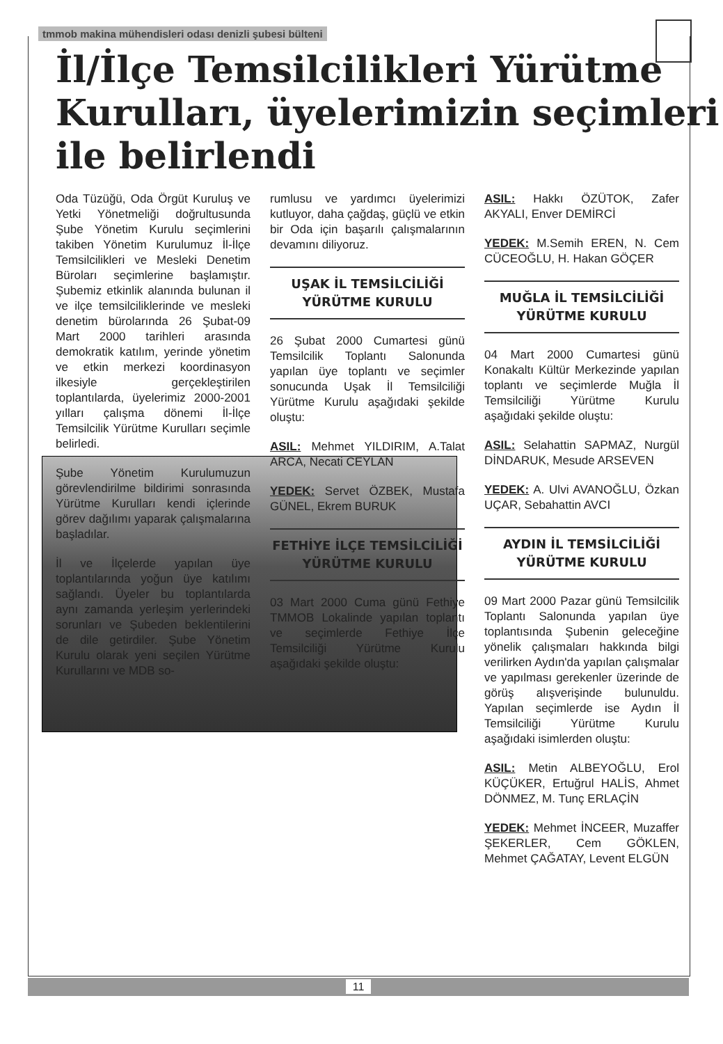tmmob makina mühendisleri odası denizli şubesi bülteni
İl/İlçe Temsilcilikleri Yürütme Kurulları, üyelerimizin seçimleri ile belirlendi
Oda Tüzüğü, Oda Örgüt Kuruluş ve Yetki Yönetmeliği doğrultusunda Şube Yönetim Kurulu seçimlerini takiben Yönetim Kurulumuz İl-İlçe Temsilcilikleri ve Mesleki Denetim Büroları seçimlerine başlamıştır. Şubemiz etkinlik alanında bulunan il ve ilçe temsilciliklerinde ve mesleki denetim bürolarında 26 Şubat-09 Mart 2000 tarihleri arasında demokratik katılım, yerinde yönetim ve etkin merkezi koordinasyon ilkesiyle gerçekleştirilen toplantılarda, üyelerimiz 2000-2001 yılları çalışma dönemi İl-İlçe Temsilcilik Yürütme Kurulları seçimle belirledi.
Şube Yönetim Kurulumuzun görevlendirilme bildirimi sonrasında Yürütme Kurulları kendi içlerinde görev dağılımı yaparak çalışmalarına başladılar.
İl ve İlçelerde yapılan üye toplantılarında yoğun üye katılımı sağlandı. Üyeler bu toplantılarda aynı zamanda yerleşim yerlerindeki sorunları ve Şubeden beklentilerini de dile getirdiler. Şube Yönetim Kurulu olarak yeni seçilen Yürütme Kurullarını ve MDB so-
rumlusu ve yardımcı üyelerimizi kutluyor, daha çağdaş, güçlü ve etkin bir Oda için başarılı çalışmalarının devamını diliyoruz.
UŞAK İL TEMSİLCİLİĞİ YÜRÜTME KURULU
26 Şubat 2000 Cumartesi günü Temsilcilik Toplantı Salonunda yapılan üye toplantı ve seçimler sonucunda Uşak İl Temsilciliği Yürütme Kurulu aşağıdaki şekilde oluştu:
ASIL: Mehmet YILDIRIM, A.Talat ARCA, Necati CEYLAN
YEDEK: Servet ÖZBEK, Mustafa GÜNEL, Ekrem BURUK
FETHİYE İLÇE TEMSİLCİLİĞİ YÜRÜTME KURULU
03 Mart 2000 Cuma günü Fethiye TMMOB Lokalinde yapılan toplantı ve seçimlerde Fethiye İlçe Temsilciliği Yürütme Kurulu aşağıdaki şekilde oluştu:
ASIL: Hakkı ÖZÜTOK, Zafer AKYALI, Enver DEMİRCİ
YEDEK: M.Semih EREN, N. Cem CÜCEOĞLU, H. Hakan GÖÇER
MUĞLA İL TEMSİLCİLİĞİ YÜRÜTME KURULU
04 Mart 2000 Cumartesi günü Konakaltı Kültür Merkezinde yapılan toplantı ve seçimlerde Muğla İl Temsilciliği Yürütme Kurulu aşağıdaki şekilde oluştu:
ASIL: Selahattin SAPMAZ, Nurgül DİNDARUK, Mesude ARSEVEN
YEDEK: A. Ulvi AVANOĞLU, Özkan UÇAR, Sebahattin AVCI
AYDIN İL TEMSİLCİLİĞİ YÜRÜTME KURULU
09 Mart 2000 Pazar günü Temsilcilik Toplantı Salonunda yapılan üye toplantısında Şubenin geleceğine yönelik çalışmaları hakkında bilgi verilirken Aydın'da yapılan çalışmalar ve yapılması gerekenler üzerinde de görüş alışverişinde bulunuldu. Yapılan seçimlerde ise Aydın İl Temsilciliği Yürütme Kurulu aşağıdaki isimlerden oluştu:
ASIL: Metin ALBEYOĞLU, Erol KÜÇÜKER, Ertuğrul HALİS, Ahmet DÖNMEZ, M. Tunç ERLAÇİN
YEDEK: Mehmet İNCEER, Muzaffer ŞEKERLER, Cem GÖKLEN, Mehmet ÇAĞATAY, Levent ELGÜN
11